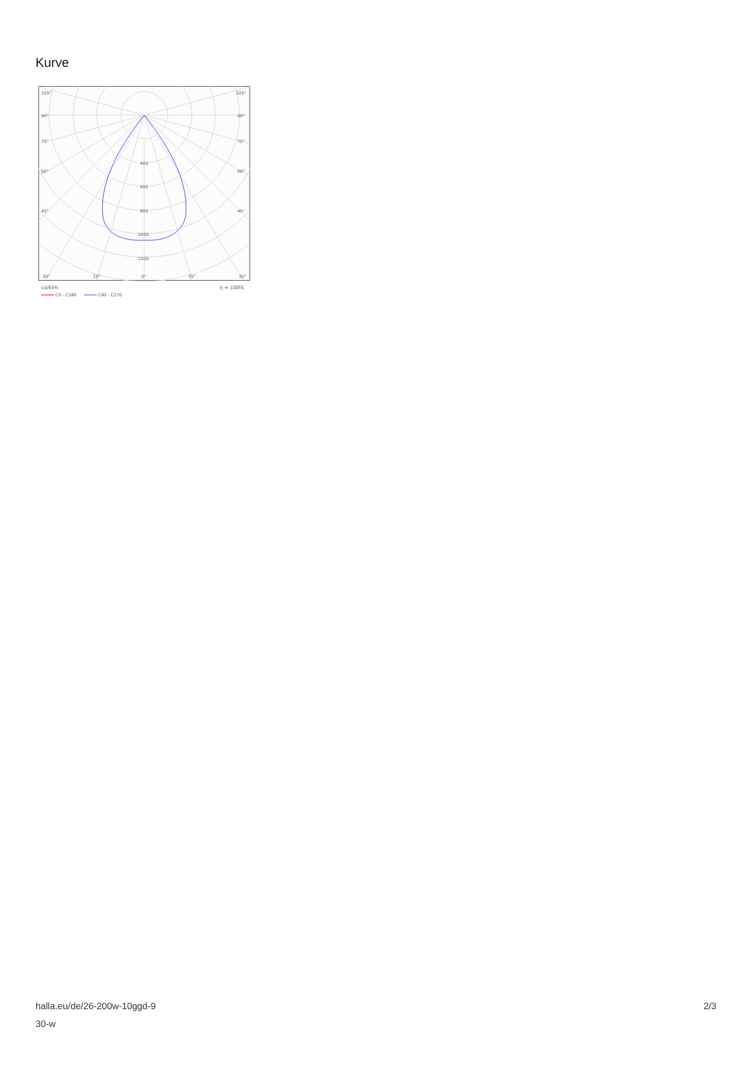Kurve
105°
105°
90°
90°
75°
75°
60°
60°
45°
45°
400
600
800
1000
1200
30°
15°
0°
15°
30°
cd/klm
η = 100%
C0 - C180
C90 - C270
halla.eu/de/26-200w-10ggd-9
30-w
2/3